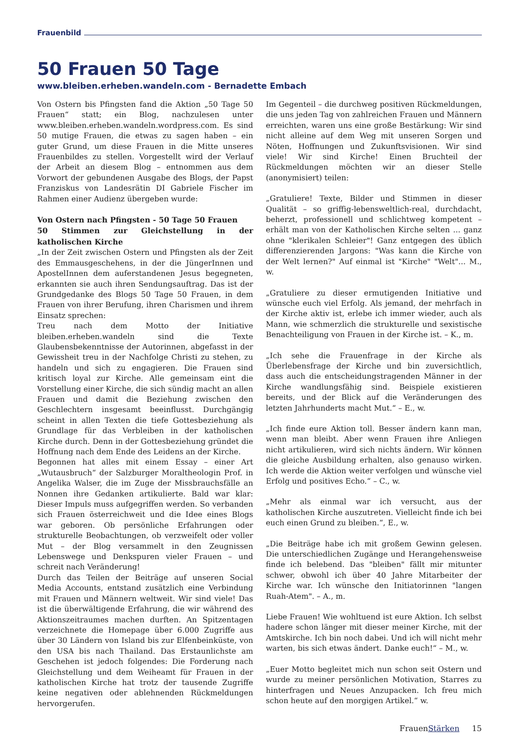Frauenbild
50 Frauen 50 Tage
www.bleiben.erheben.wandeln.com - Bernadette Embach
Von Ostern bis Pfingsten fand die Aktion „50 Tage 50 Frauen“ statt; ein Blog, nachzulesen unter www.bleiben.erheben.wandeln.wordpress.com. Es sind 50 mutige Frauen, die etwas zu sagen haben – ein guter Grund, um diese Frauen in die Mitte unseres Frauenbildes zu stellen. Vorgestellt wird der Verlauf der Arbeit an diesem Blog – entnommen aus dem Vorwort der gebundenen Ausgabe des Blogs, der Papst Franziskus von Landesrätin DI Gabriele Fischer im Rahmen einer Audienz übergeben wurde:
Von Ostern nach Pfingsten - 50 Tage 50 Frauen
50 Stimmen zur Gleichstellung in der katholischen Kirche
„In der Zeit zwischen Ostern und Pfingsten als der Zeit des Emmausgeschehens, in der die JüngerInnen und ApostelInnen dem auferstandenen Jesus begegneten, erkannten sie auch ihren Sendungsauftrag. Das ist der Grundgedanke des Blogs 50 Tage 50 Frauen, in dem Frauen von ihrer Berufung, ihren Charismen und ihrem Einsatz sprechen:
Treu nach dem Motto der Initiative bleiben.erheben.wandeln sind die Texte Glaubensbekenntnisse der Autorinnen, abgefasst in der Gewissheit treu in der Nachfolge Christi zu stehen, zu handeln und sich zu engagieren. Die Frauen sind kritisch loyal zur Kirche. Alle gemeinsam eint die Vorstellung einer Kirche, die sich sündig macht an allen Frauen und damit die Beziehung zwischen den Geschlechtern insgesamt beeinflusst. Durchgängig scheint in allen Texten die tiefe Gottesbeziehung als Grundlage für das Verbleiben in der katholischen Kirche durch. Denn in der Gottesbeziehung gründet die Hoffnung nach dem Ende des Leidens an der Kirche.
Begonnen hat alles mit einem Essay – einer Art „Wutausbruch“ der Salzburger Moraltheologin Prof. in Angelika Walser, die im Zuge der Missbrauchsfälle an Nonnen ihre Gedanken artikulierte. Bald war klar: Dieser Impuls muss aufgegriffen werden. So verbanden sich Frauen österreichweit und die Idee eines Blogs war geboren. Ob persönliche Erfahrungen oder strukturelle Beobachtungen, ob verzweifelt oder voller Mut – der Blog versammelt in den Zeugnissen Lebenswege und Denkspuren vieler Frauen – und schreit nach Veränderung!
Durch das Teilen der Beiträge auf unseren Social Media Accounts, entstand zusätzlich eine Verbindung mit Frauen und Männern weltweit. Wir sind viele! Das ist die überwältigende Erfahrung, die wir während des Aktionszeitraumes machen durften. An Spitzentagen verzeichnete die Homepage über 6.000 Zugriffe aus über 30 Ländern von Island bis zur Elfenbeinküste, von den USA bis nach Thailand. Das Erstaunlichste am Geschehen ist jedoch folgendes: Die Forderung nach Gleichstellung und dem Weiheamt für Frauen in der katholischen Kirche hat trotz der tausende Zugriffe keine negativen oder ablehnenden Rückmeldungen hervorgerufen.
Im Gegenteil – die durchweg positiven Rückmeldungen, die uns jeden Tag von zahlreichen Frauen und Männern erreichten, waren uns eine große Bestärkung: Wir sind nicht alleine auf dem Weg mit unseren Sorgen und Nöten, Hoffnungen und Zukunftsvisionen. Wir sind viele! Wir sind Kirche! Einen Bruchteil der Rückmeldungen möchten wir an dieser Stelle (anonymisiert) teilen:
„Gratuliere! Texte, Bilder und Stimmen in dieser Qualität – so griffig-lebensweltlich-real, durchdacht, beherzt, professionell und schlichtweg kompetent – erhält man von der Katholischen Kirche selten ... ganz ohne "klerikalen Schleier"! Ganz entgegen des üblich differenzierenden Jargons: "Was kann die Kirche von der Welt lernen?" Auf einmal ist "Kirche" "Welt"... M., w.
„Gratuliere zu dieser ermutigenden Initiative und wünsche euch viel Erfolg. Als jemand, der mehrfach in der Kirche aktiv ist, erlebe ich immer wieder, auch als Mann, wie schmerzlich die strukturelle und sexistische Benachteiligung von Frauen in der Kirche ist. – K., m.
„Ich sehe die Frauenfrage in der Kirche als Überlebensfrage der Kirche und bin zuversichtlich, dass auch die entscheidungstragenden Männer in der Kirche wandlungsfähig sind. Beispiele existieren bereits, und der Blick auf die Veränderungen des letzten Jahrhunderts macht Mut.“ – E., w.
„Ich finde eure Aktion toll. Besser ändern kann man, wenn man bleibt. Aber wenn Frauen ihre Anliegen nicht artikulieren, wird sich nichts ändern. Wir können die gleiche Ausbildung erhalten, also genauso wirken. Ich werde die Aktion weiter verfolgen und wünsche viel Erfolg und positives Echo.“ – C., w.
„Mehr als einmal war ich versucht, aus der katholischen Kirche auszutreten. Vielleicht finde ich bei euch einen Grund zu bleiben.“, E., w.
„Die Beiträge habe ich mit großem Gewinn gelesen. Die unterschiedlichen Zugänge und Herangehensweise finde ich belebend. Das "bleiben" fällt mir mitunter schwer, obwohl ich über 40 Jahre Mitarbeiter der Kirche war. Ich wünsche den Initiatorinnen "langen Ruah-Atem". – A., m.
Liebe Frauen! Wie wohltuend ist eure Aktion. Ich selbst hadere schon länger mit dieser meiner Kirche, mit der Amtskirche. Ich bin noch dabei. Und ich will nicht mehr warten, bis sich etwas ändert. Danke euch!“ – M., w.
„Euer Motto begleitet mich nun schon seit Ostern und wurde zu meiner persönlichen Motivation, Starres zu hinterfragen und Neues Anzupacken. Ich freu mich schon heute auf den morgigen Artikel.“ w.
FrauenStärken 15